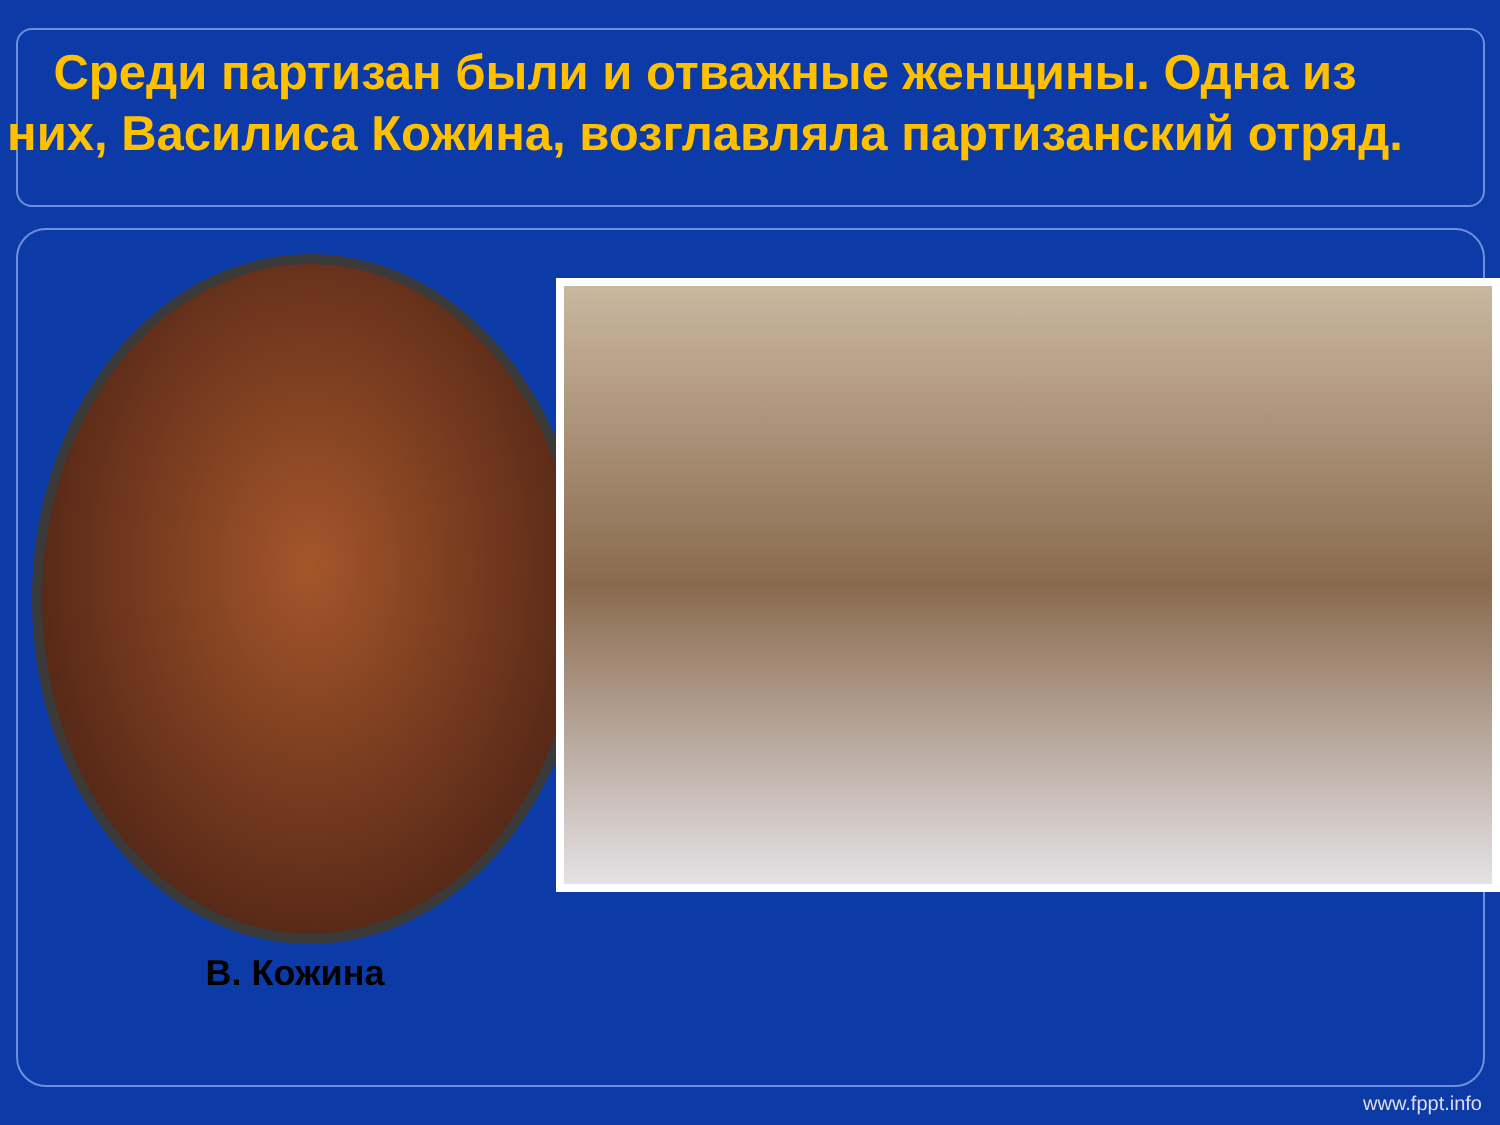Среди партизан были и отважные женщины. Одна из них, Василиса Кожина, возглавляла партизанский отряд.
В. Кожина
www.fppt.info